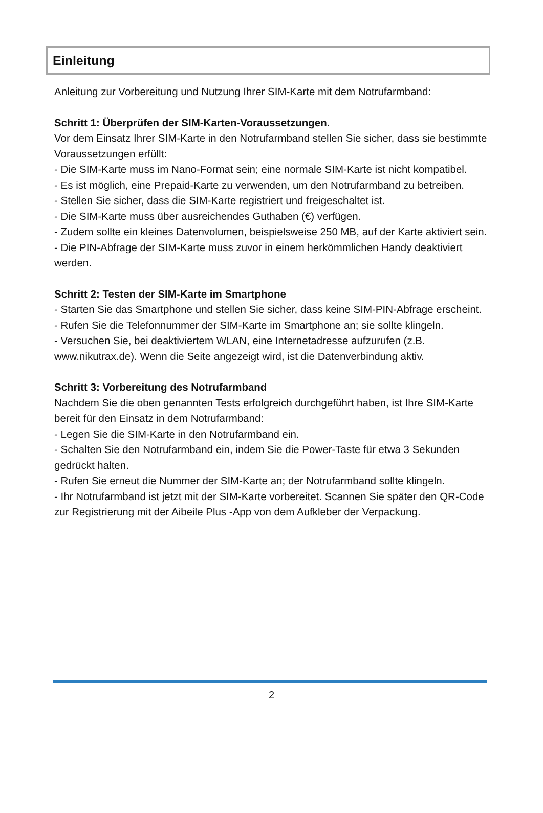Einleitung
Anleitung zur Vorbereitung und Nutzung Ihrer SIM-Karte mit dem Notrufarmband:
Schritt 1: Überprüfen der SIM-Karten-Voraussetzungen.
Vor dem Einsatz Ihrer SIM-Karte in den Notrufarmband stellen Sie sicher, dass sie bestimmte Voraussetzungen erfüllt:
- Die SIM-Karte muss im Nano-Format sein; eine normale SIM-Karte ist nicht kompatibel.
- Es ist möglich, eine Prepaid-Karte zu verwenden, um den Notrufarmband zu betreiben.
- Stellen Sie sicher, dass die SIM-Karte registriert und freigeschaltet ist.
- Die SIM-Karte muss über ausreichendes Guthaben (€) verfügen.
- Zudem sollte ein kleines Datenvolumen, beispielsweise 250 MB, auf der Karte aktiviert sein.
- Die PIN-Abfrage der SIM-Karte muss zuvor in einem herkömmlichen Handy deaktiviert werden.
Schritt 2: Testen der SIM-Karte im Smartphone
- Starten Sie das Smartphone und stellen Sie sicher, dass keine SIM-PIN-Abfrage erscheint.
- Rufen Sie die Telefonnummer der SIM-Karte im Smartphone an; sie sollte klingeln.
- Versuchen Sie, bei deaktiviertem WLAN, eine Internetadresse aufzurufen (z.B. www.nikutrax.de). Wenn die Seite angezeigt wird, ist die Datenverbindung aktiv.
Schritt 3: Vorbereitung des Notrufarmband
Nachdem Sie die oben genannten Tests erfolgreich durchgeführt haben, ist Ihre SIM-Karte bereit für den Einsatz in dem Notrufarmband:
- Legen Sie die SIM-Karte in den Notrufarmband ein.
- Schalten Sie den Notrufarmband ein, indem Sie die Power-Taste für etwa 3 Sekunden gedrückt halten.
- Rufen Sie erneut die Nummer der SIM-Karte an; der Notrufarmband sollte klingeln.
- Ihr Notrufarmband ist jetzt mit der SIM-Karte vorbereitet. Scannen Sie später den QR-Code zur Registrierung mit der Aibeile Plus -App von dem Aufkleber der Verpackung.
2